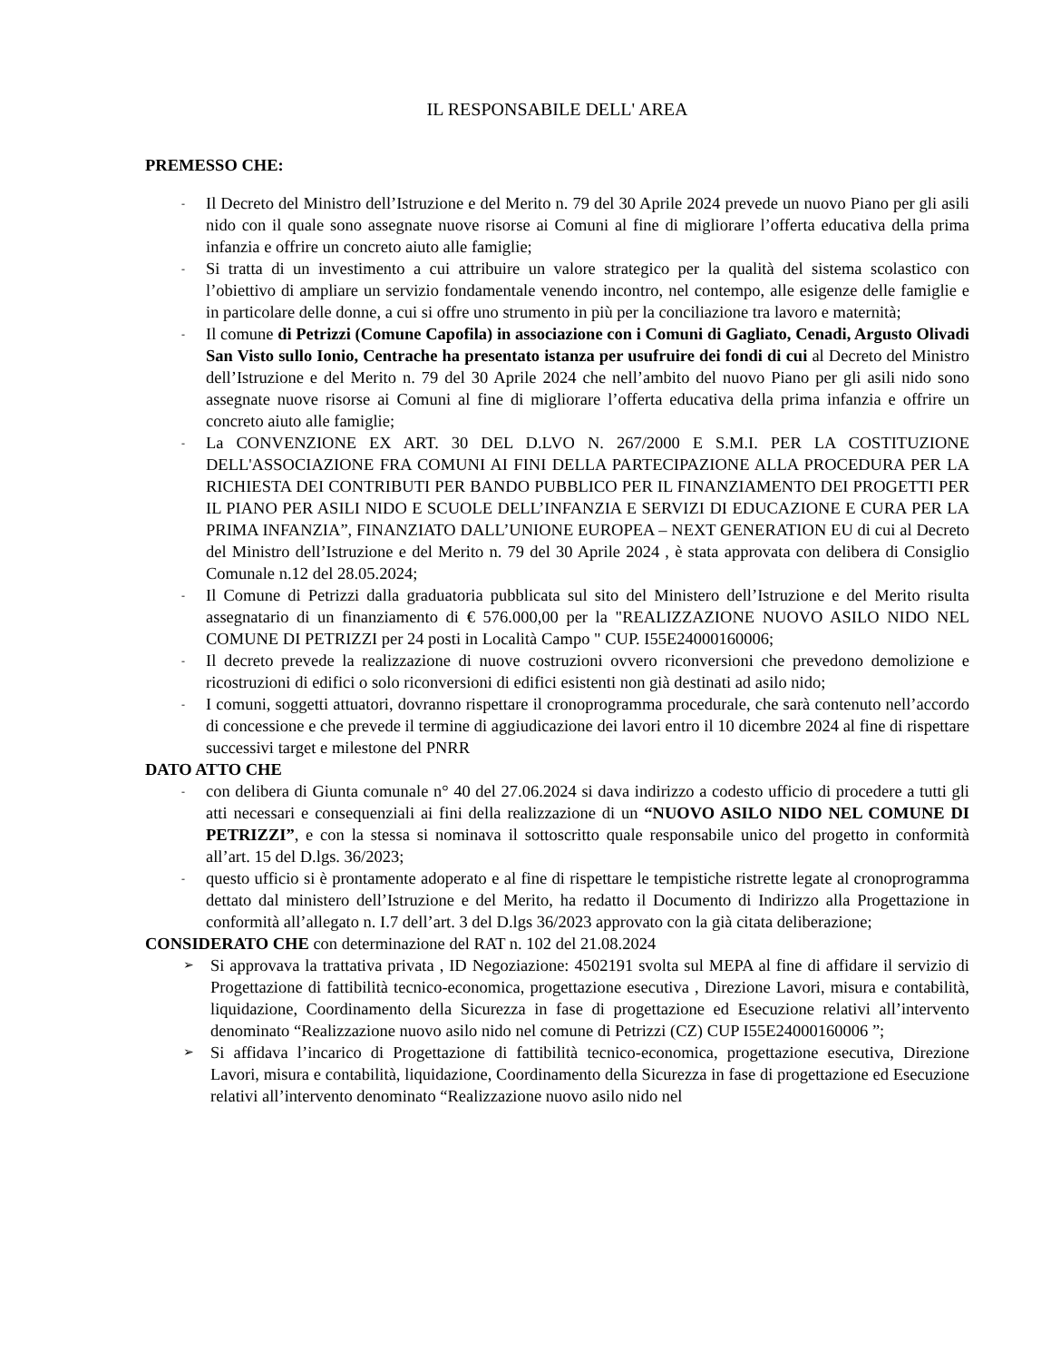IL RESPONSABILE DELL' AREA
PREMESSO CHE:
- Il Decreto del Ministro dell’Istruzione e del Merito n. 79 del 30 Aprile 2024 prevede un nuovo Piano per gli asili nido con il quale sono assegnate nuove risorse ai Comuni al fine di migliorare l’offerta educativa della prima infanzia e offrire un concreto aiuto alle famiglie;
- Si tratta di un investimento a cui attribuire un valore strategico per la qualità del sistema scolastico con l’obiettivo di ampliare un servizio fondamentale venendo incontro, nel contempo, alle esigenze delle famiglie e in particolare delle donne, a cui si offre uno strumento in più per la conciliazione tra lavoro e maternità;
- Il comune di Petrizzi (Comune Capofila) in associazione con i Comuni di Gagliato, Cenadi, Argusto Olivadi San Visto sullo Ionio, Centrache ha presentato istanza per usufruire dei fondi di cui al Decreto del Ministro dell’Istruzione e del Merito n. 79 del 30 Aprile 2024 che nell’ambito del nuovo Piano per gli asili nido sono assegnate nuove risorse ai Comuni al fine di migliorare l’offerta educativa della prima infanzia e offrire un concreto aiuto alle famiglie;
- La CONVENZIONE EX ART. 30 DEL D.LVO N. 267/2000 E S.M.I. PER LA COSTITUZIONE DELL'ASSOCIAZIONE FRA COMUNI AI FINI DELLA PARTECIPAZIONE ALLA PROCEDURA PER LA RICHIESTA DEI CONTRIBUTI PER BANDO PUBBLICO PER IL FINANZIAMENTO DEI PROGETTI PER IL PIANO PER ASILI NIDO E SCUOLE DELL’INFANZIA E SERVIZI DI EDUCAZIONE E CURA PER LA PRIMA INFANZIA”, FINANZIATO DALL’UNIONE EUROPEA – NEXT GENERATION EU di cui al Decreto del Ministro dell’Istruzione e del Merito n. 79 del 30 Aprile 2024 , è stata approvata con delibera di Consiglio Comunale n.12 del 28.05.2024;
- Il Comune di Petrizzi dalla graduatoria pubblicata sul sito del Ministero dell’Istruzione e del Merito risulta assegnatario di un finanziamento di € 576.000,00 per la "REALIZZAZIONE NUOVO ASILO NIDO NEL COMUNE DI PETRIZZI per 24 posti in Località Campo " CUP. I55E24000160006;
- Il decreto prevede la realizzazione di nuove costruzioni ovvero riconversioni che prevedono demolizione e ricostruzioni di edifici o solo riconversioni di edifici esistenti non già destinati ad asilo nido;
- I comuni, soggetti attuatori, dovranno rispettare il cronoprogramma procedurale, che sarà contenuto nell’accordo di concessione e che prevede il termine di aggiudicazione dei lavori entro il 10 dicembre 2024 al fine di rispettare successivi target e milestone del PNRR
DATO ATTO CHE
- con delibera di Giunta comunale n° 40 del 27.06.2024 si dava indirizzo a codesto ufficio di procedere a tutti gli atti necessari e consequenziali ai fini della realizzazione di un “NUOVO ASILO NIDO NEL COMUNE DI PETRIZZI”, e con la stessa si nominava il sottoscritto quale responsabile unico del progetto in conformità all’art. 15 del D.lgs. 36/2023;
- questo ufficio si è prontamente adoperato e al fine di rispettare le tempistiche ristrette legate al cronoprogramma dettato dal ministero dell’Istruzione e del Merito, ha redatto il Documento di Indirizzo alla Progettazione in conformità all’allegato n. I.7 dell’art. 3 del D.lgs 36/2023 approvato con la già citata deliberazione;
CONSIDERATO CHE con determinazione del RAT n. 102 del 21.08.2024
➢ Si approvava la trattativa privata , ID Negoziazione: 4502191 svolta sul MEPA al fine di affidare il servizio di Progettazione di fattibilità tecnico-economica, progettazione esecutiva , Direzione Lavori, misura e contabilità, liquidazione, Coordinamento della Sicurezza in fase di progettazione ed Esecuzione relativi all’intervento denominato “Realizzazione nuovo asilo nido nel comune di Petrizzi (CZ) CUP I55E24000160006 ”;
➢ Si affidava l’incarico di Progettazione di fattibilità tecnico-economica, progettazione esecutiva, Direzione Lavori, misura e contabilità, liquidazione, Coordinamento della Sicurezza in fase di progettazione ed Esecuzione relativi all’intervento denominato “Realizzazione nuovo asilo nido nel